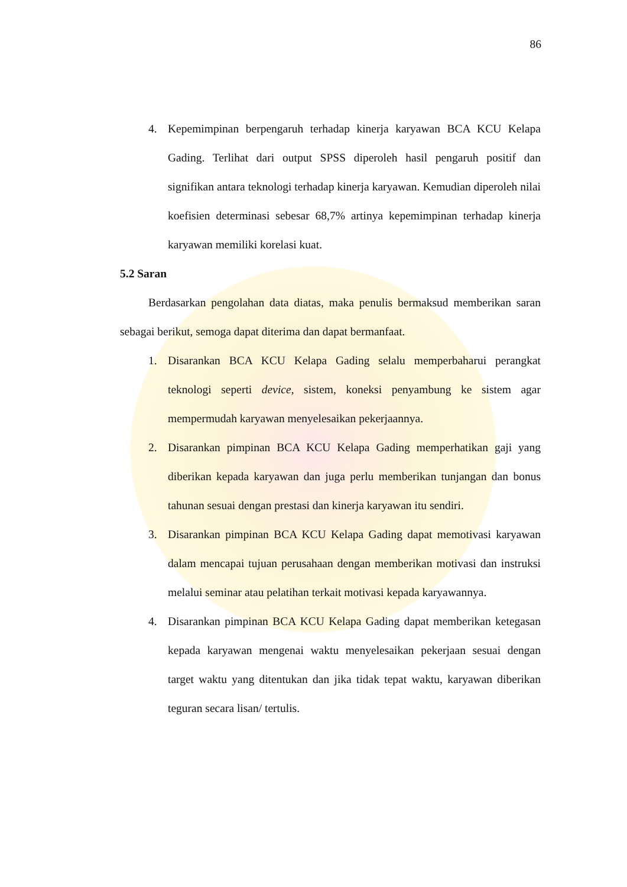86
4. Kepemimpinan berpengaruh terhadap kinerja karyawan BCA KCU Kelapa Gading. Terlihat dari output SPSS diperoleh hasil pengaruh positif dan signifikan antara teknologi terhadap kinerja karyawan. Kemudian diperoleh nilai koefisien determinasi sebesar 68,7% artinya kepemimpinan terhadap kinerja karyawan memiliki korelasi kuat.
5.2 Saran
Berdasarkan pengolahan data diatas, maka penulis bermaksud memberikan saran sebagai berikut, semoga dapat diterima dan dapat bermanfaat.
1. Disarankan BCA KCU Kelapa Gading selalu memperbaharui perangkat teknologi seperti device, sistem, koneksi penyambung ke sistem agar mempermudah karyawan menyelesaikan pekerjaannya.
2. Disarankan pimpinan BCA KCU Kelapa Gading memperhatikan gaji yang diberikan kepada karyawan dan juga perlu memberikan tunjangan dan bonus tahunan sesuai dengan prestasi dan kinerja karyawan itu sendiri.
3. Disarankan pimpinan BCA KCU Kelapa Gading dapat memotivasi karyawan dalam mencapai tujuan perusahaan dengan memberikan motivasi dan instruksi melalui seminar atau pelatihan terkait motivasi kepada karyawannya.
4. Disarankan pimpinan BCA KCU Kelapa Gading dapat memberikan ketegasan kepada karyawan mengenai waktu menyelesaikan pekerjaan sesuai dengan target waktu yang ditentukan dan jika tidak tepat waktu, karyawan diberikan teguran secara lisan/ tertulis.